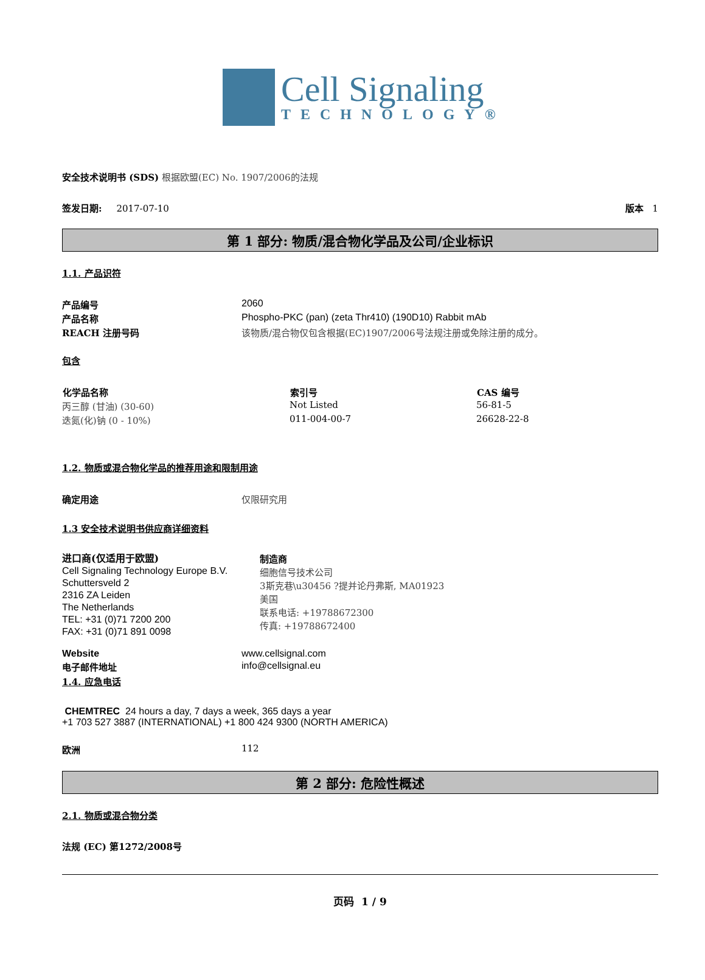Cell Signaling
TECHNOLOGY®
安全技术说明书 (SDS) 根据欧盟(EC) No. 1907/2006的法规
签发日期: 2017-07-10 版本 1
第 1 部分: 物质/混合物化学品及公司/企业标识
1.1. 产品识符
| 产品编号 | 2060 |
| 产品名称 | Phospho-PKC (pan) (zeta Thr410) (190D10) Rabbit mAb |
| REACH 注册号码 | 该物质/混合物仅包含根据(EC)1907/2006号法规注册或免除注册的成分。 |
包含
| 化学品名称 | 索引号 | CAS 编号 |
| --- | --- | --- |
| 丙三醇 (甘油) (30-60) | Not Listed | 56-81-5 |
| 迭氮(化)钠 (0 - 10%) | 011-004-00-7 | 26628-22-8 |
1.2. 物质或混合物化学品的推荐用途和限制用途
| 确定用途 | 仅限研究用 |
1.3 安全技术说明书供应商详细资料
进口商(仅适用于欧盟)
Cell Signaling Technology Europe B.V.
Schuttersveld 2
2316 ZA Leiden
The Netherlands
TEL: +31 (0)71 7200 200
FAX: +31 (0)71 891 0098
制造商
细胞信号技术公司
3斯克巷\u30456 ?提并论丹弗斯, MA01923
美国
联系电话: +19788672300
传真: +19788672400
| Website | www.cellsignal.com |
| 电子邮件地址 | info@cellsignal.eu |
1.4. 应急电话
CHEMTREC 24 hours a day, 7 days a week, 365 days a year
+1 703 527 3887 (INTERNATIONAL) +1 800 424 9300 (NORTH AMERICA)
| 欧洲 | 112 |
第 2 部分: 危险性概述
2.1. 物质或混合物分类
法规 (EC) 第1272/2008号
页码 1 / 9